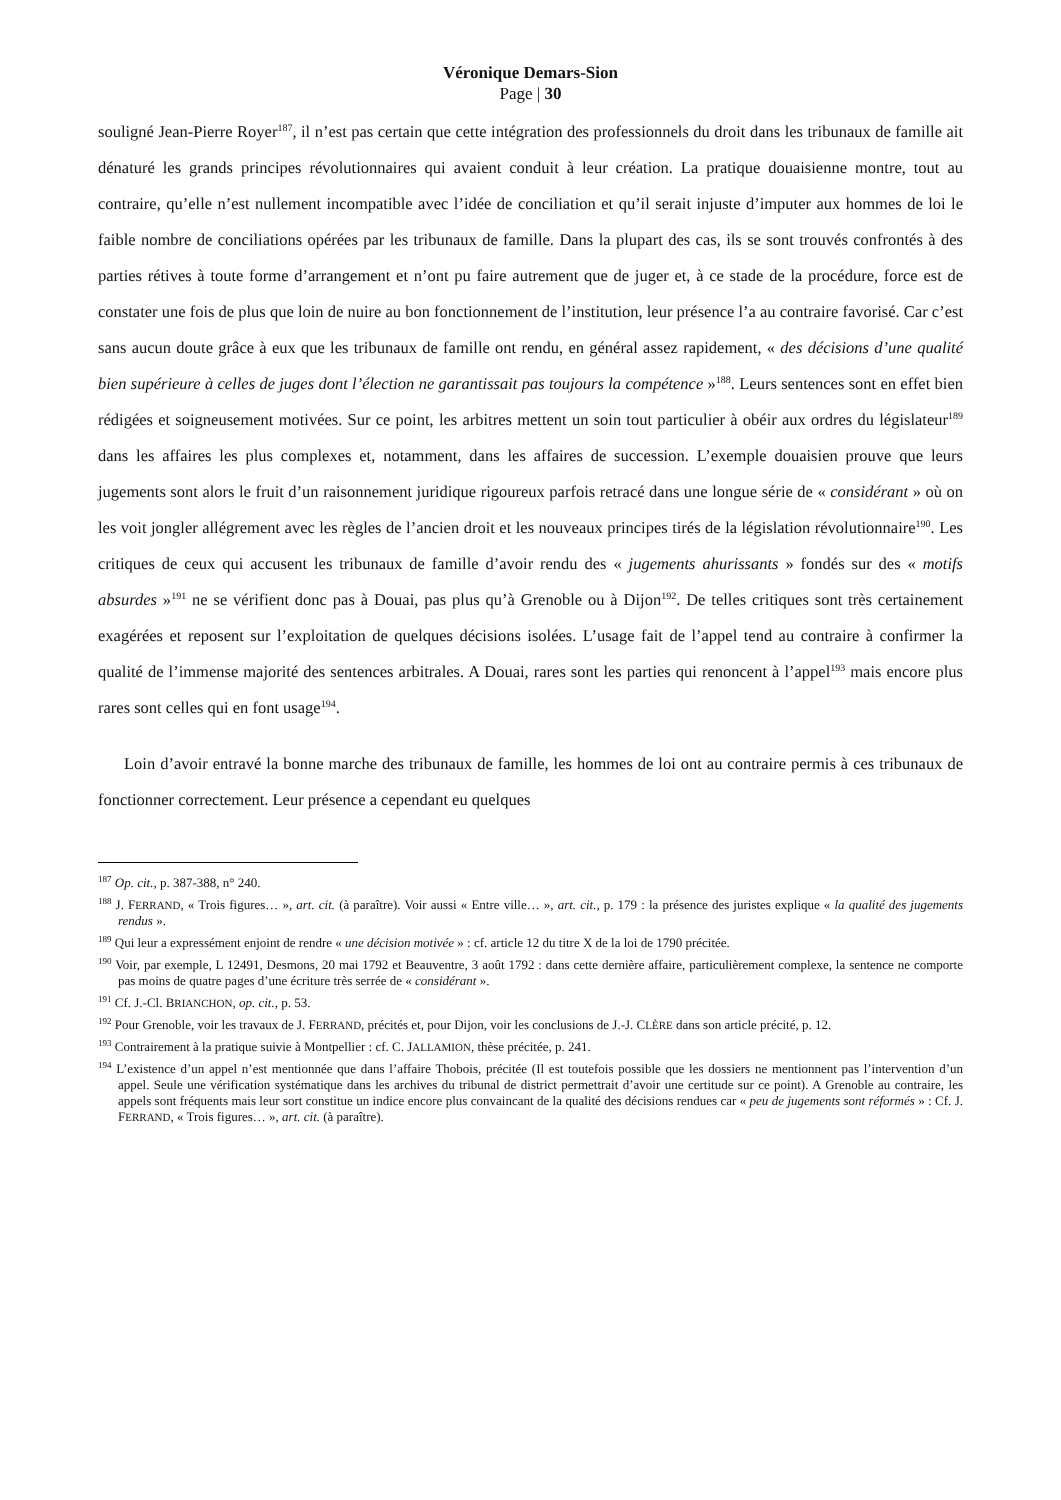Véronique Demars-Sion
Page | 30
souligné Jean-Pierre Royer<sup>187</sup>, il n’est pas certain que cette intégration des professionnels du droit dans les tribunaux de famille ait dénaturé les grands principes révolutionnaires qui avaient conduit à leur création. La pratique douaisienne montre, tout au contraire, qu’elle n’est nullement incompatible avec l’idée de conciliation et qu’il serait injuste d’imputer aux hommes de loi le faible nombre de conciliations opérées par les tribunaux de famille. Dans la plupart des cas, ils se sont trouvés confrontés à des parties rétives à toute forme d’arrangement et n’ont pu faire autrement que de juger et, à ce stade de la procédure, force est de constater une fois de plus que loin de nuire au bon fonctionnement de l’institution, leur présence l’a au contraire favorisé. Car c’est sans aucun doute grâce à eux que les tribunaux de famille ont rendu, en général assez rapidement, « des décisions d’une qualité bien supérieure à celles de juges dont l’élection ne garantissait pas toujours la compétence »<sup>188</sup>. Leurs sentences sont en effet bien rédigées et soigneusement motivées. Sur ce point, les arbitres mettent un soin tout particulier à obéir aux ordres du législateur<sup>189</sup> dans les affaires les plus complexes et, notamment, dans les affaires de succession. L’exemple douaisien prouve que leurs jugements sont alors le fruit d’un raisonnement juridique rigoureux parfois retracé dans une longue série de « considérant » où on les voit jongler allégrement avec les règles de l’ancien droit et les nouveaux principes tirés de la législation révolutionnaire<sup>190</sup>. Les critiques de ceux qui accusent les tribunaux de famille d’avoir rendu des « jugements ahurissants » fondés sur des « motifs absurdes »<sup>191</sup> ne se vérifient donc pas à Douai, pas plus qu’à Grenoble ou à Dijon<sup>192</sup>. De telles critiques sont très certainement exagérées et reposent sur l’exploitation de quelques décisions isolées. L’usage fait de l’appel tend au contraire à confirmer la qualité de l’immense majorité des sentences arbitrales. A Douai, rares sont les parties qui renoncent à l’appel<sup>193</sup> mais encore plus rares sont celles qui en font usage<sup>194</sup>.
Loin d’avoir entravé la bonne marche des tribunaux de famille, les hommes de loi ont au contraire permis à ces tribunaux de fonctionner correctement. Leur présence a cependant eu quelques
<sup>187</sup> Op. cit., p. 387-388, n° 240.
<sup>188</sup> J. FERRAND, « Trois figures… », art. cit. (à paraître). Voir aussi « Entre ville… », art. cit., p. 179 : la présence des juristes explique « la qualité des jugements rendus ».
<sup>189</sup> Qui leur a expressément enjoint de rendre « une décision motivée » : cf. article 12 du titre X de la loi de 1790 précitée.
<sup>190</sup> Voir, par exemple, L 12491, Desmons, 20 mai 1792 et Beauventre, 3 août 1792 : dans cette dernière affaire, particulièrement complexe, la sentence ne comporte pas moins de quatre pages d’une écriture très serrée de « considérant ».
<sup>191</sup> Cf. J.-Cl. BRIANCHON, op. cit., p. 53.
<sup>192</sup> Pour Grenoble, voir les travaux de J. FERRAND, précités et, pour Dijon, voir les conclusions de J.-J. CLÈRE dans son article précité, p. 12.
<sup>193</sup> Contrairement à la pratique suivie à Montpellier : cf. C. JALLAMION, thèse précitée, p. 241.
<sup>194</sup> L’existence d’un appel n’est mentionnée que dans l’affaire Thobois, précitée (Il est toutefois possible que les dossiers ne mentionnent pas l’intervention d’un appel. Seule une vérification systématique dans les archives du tribunal de district permettrait d’avoir une certitude sur ce point). A Grenoble au contraire, les appels sont fréquents mais leur sort constitue un indice encore plus convaincant de la qualité des décisions rendues car « peu de jugements sont réformés » : Cf. J. FERRAND, « Trois figures… », art. cit. (à paraître).